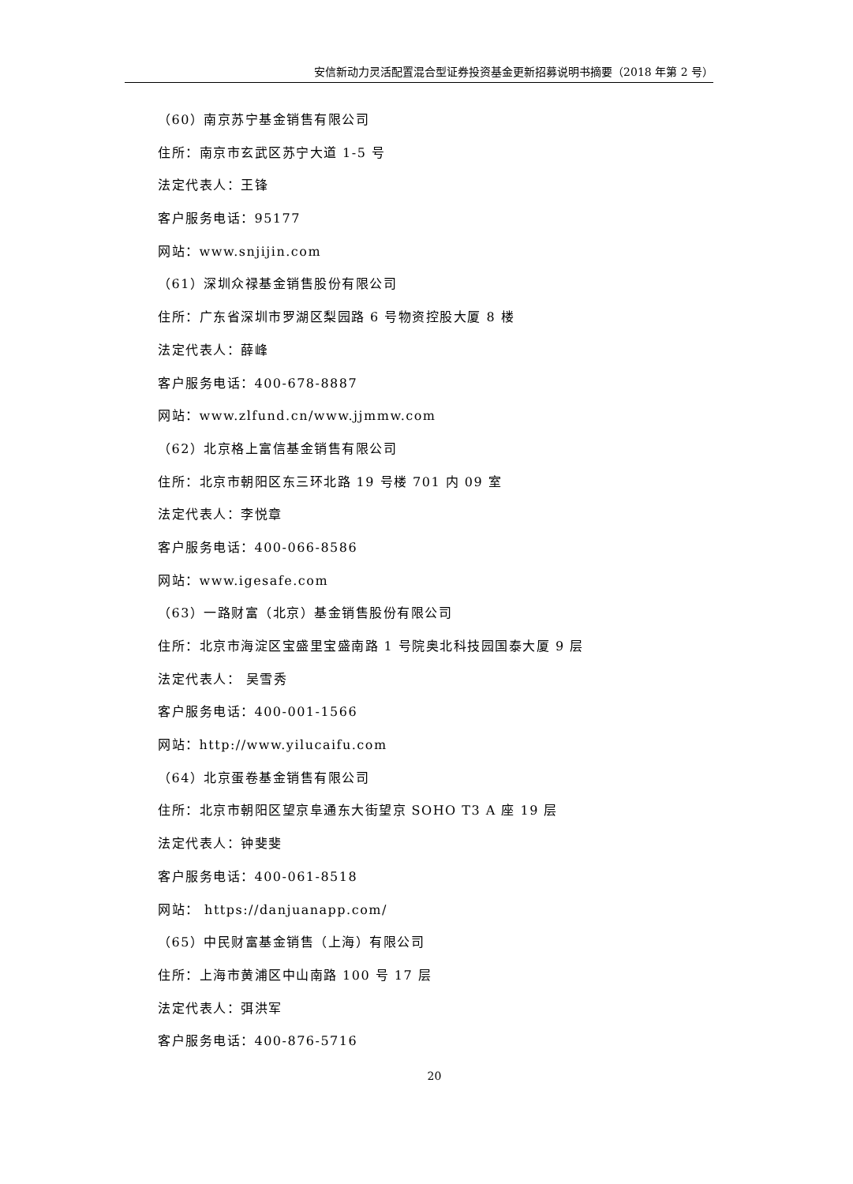安信新动力灵活配置混合型证券投资基金更新招募说明书摘要（2018 年第 2 号）
（60）南京苏宁基金销售有限公司
住所：南京市玄武区苏宁大道 1-5 号
法定代表人：王锋
客户服务电话：95177
网站：www.snjijin.com
（61）深圳众禄基金销售股份有限公司
住所：广东省深圳市罗湖区梨园路 6 号物资控股大厦 8 楼
法定代表人：薛峰
客户服务电话：400-678-8887
网站：www.zlfund.cn/www.jjmmw.com
（62）北京格上富信基金销售有限公司
住所：北京市朝阳区东三环北路 19 号楼 701 内 09 室
法定代表人：李悦章
客户服务电话：400-066-8586
网站：www.igesafe.com
（63）一路财富（北京）基金销售股份有限公司
住所：北京市海淀区宝盛里宝盛南路 1 号院奥北科技园国泰大厦 9 层
法定代表人： 吴雪秀
客户服务电话：400-001-1566
网站：http://www.yilucaifu.com
（64）北京蛋卷基金销售有限公司
住所：北京市朝阳区望京阜通东大街望京 SOHO T3 A 座 19 层
法定代表人：钟斐斐
客户服务电话：400-061-8518
网站： https://danjuanapp.com/
（65）中民财富基金销售（上海）有限公司
住所：上海市黄浦区中山南路 100 号 17 层
法定代表人：弭洪军
客户服务电话：400-876-5716
20